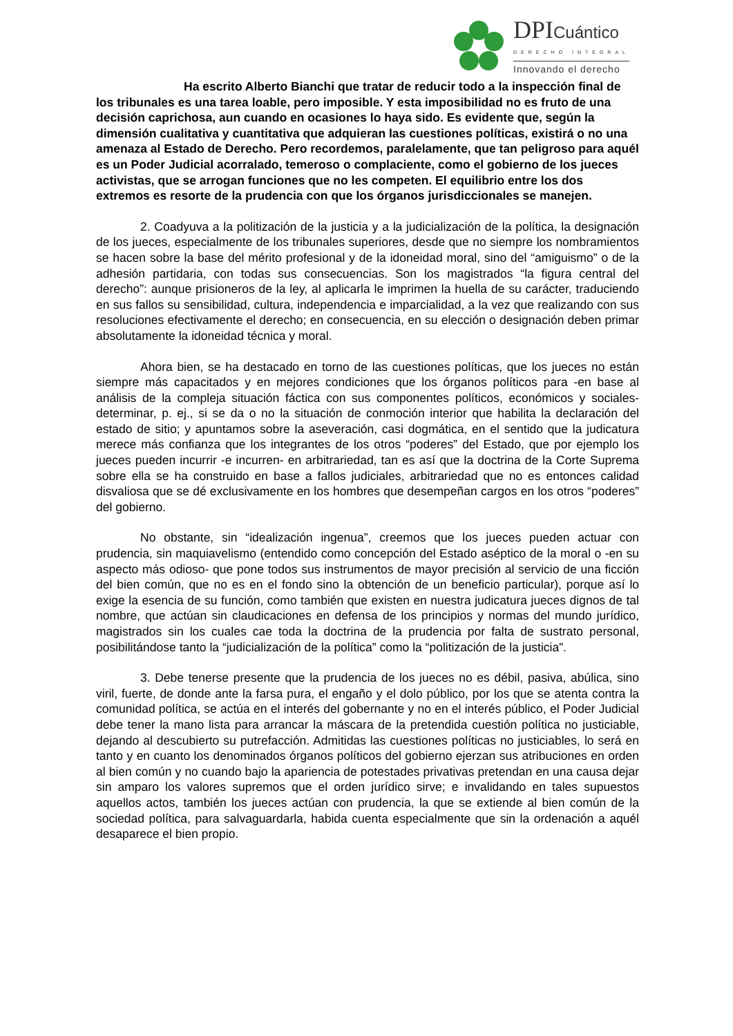DPICuántico
DERECHO INTEGRAL
Innovando el derecho
Ha escrito Alberto Bianchi que tratar de reducir todo a la inspección final de los tribunales es una tarea loable, pero imposible. Y esta imposibilidad no es fruto de una decisión caprichosa, aun cuando en ocasiones lo haya sido. Es evidente que, según la dimensión cualitativa y cuantitativa que adquieran las cuestiones políticas, existirá o no una amenaza al Estado de Derecho. Pero recordemos, paralelamente, que tan peligroso para aquél es un Poder Judicial acorralado, temeroso o complaciente, como el gobierno de los jueces activistas, que se arrogan funciones que no les competen. El equilibrio entre los dos extremos es resorte de la prudencia con que los órganos jurisdiccionales se manejen.
2. Coadyuva a la politización de la justicia y a la judicialización de la política, la designación de los jueces, especialmente de los tribunales superiores, desde que no siempre los nombramientos se hacen sobre la base del mérito profesional y de la idoneidad moral, sino del “amiguismo” o de la adhesión partidaria, con todas sus consecuencias. Son los magistrados “la figura central del derecho”: aunque prisioneros de la ley, al aplicarla le imprimen la huella de su carácter, traduciendo en sus fallos su sensibilidad, cultura, independencia e imparcialidad, a la vez que realizando con sus resoluciones efectivamente el derecho; en consecuencia, en su elección o designación deben primar absolutamente la idoneidad técnica y moral.
Ahora bien, se ha destacado en torno de las cuestiones políticas, que los jueces no están siempre más capacitados y en mejores condiciones que los órganos políticos para -en base al análisis de la compleja situación fáctica con sus componentes políticos, económicos y sociales- determinar, p. ej., si se da o no la situación de conmoción interior que habilita la declaración del estado de sitio; y apuntamos sobre la aseveración, casi dogmática, en el sentido que la judicatura merece más confianza que los integrantes de los otros “poderes” del Estado, que por ejemplo los jueces pueden incurrir -e incurren- en arbitrariedad, tan es así que la doctrina de la Corte Suprema sobre ella se ha construido en base a fallos judiciales, arbitrariedad que no es entonces calidad disvaliosa que se dé exclusivamente en los hombres que desempeñan cargos en los otros “poderes” del gobierno.
No obstante, sin “idealización ingenua”, creemos que los jueces pueden actuar con prudencia, sin maquiavelismo (entendido como concepción del Estado aséptico de la moral o -en su aspecto más odioso- que pone todos sus instrumentos de mayor precisión al servicio de una ficción del bien común, que no es en el fondo sino la obtención de un beneficio particular), porque así lo exige la esencia de su función, como también que existen en nuestra judicatura jueces dignos de tal nombre, que actúan sin claudicaciones en defensa de los principios y normas del mundo jurídico, magistrados sin los cuales cae toda la doctrina de la prudencia por falta de sustrato personal, posibilitándose tanto la “judicialización de la política” como la “politización de la justicia”.
3. Debe tenerse presente que la prudencia de los jueces no es débil, pasiva, abúlica, sino viril, fuerte, de donde ante la farsa pura, el engaño y el dolo público, por los que se atenta contra la comunidad política, se actúa en el interés del gobernante y no en el interés público, el Poder Judicial debe tener la mano lista para arrancar la máscara de la pretendida cuestión política no justiciable, dejando al descubierto su putrefacción. Admitidas las cuestiones políticas no justiciables, lo será en tanto y en cuanto los denominados órganos políticos del gobierno ejerzan sus atribuciones en orden al bien común y no cuando bajo la apariencia de potestades privativas pretendan en una causa dejar sin amparo los valores supremos que el orden jurídico sirve; e invalidando en tales supuestos aquellos actos, también los jueces actúan con prudencia, la que se extiende al bien común de la sociedad política, para salvaguardarla, habida cuenta especialmente que sin la ordenación a aquél desaparece el bien propio.